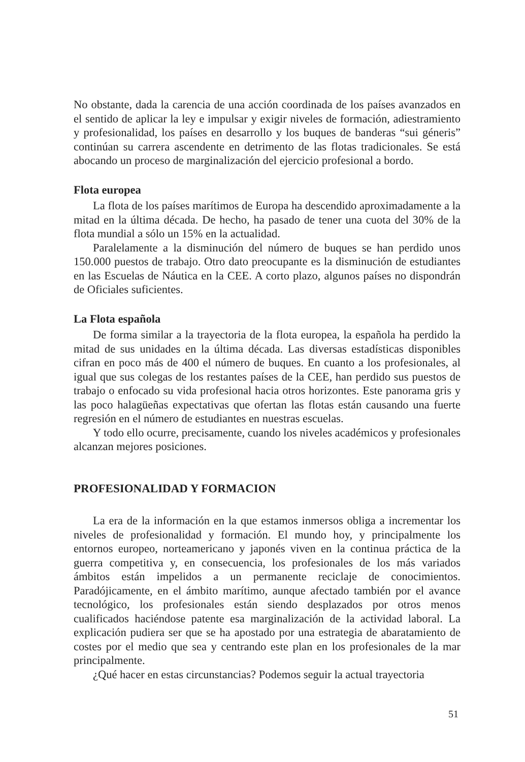No obstante, dada la carencia de una acción coordinada de los países avanzados en el sentido de aplicar la ley e impulsar y exigir niveles de formación, adiestramiento y profesionalidad, los países en desarrollo y los buques de banderas “sui géneris” continúan su carrera ascendente en detrimento de las flotas tradicionales. Se está abocando un proceso de marginalización del ejercicio profesional a bordo.
Flota europea
La flota de los países marítimos de Europa ha descendido aproximadamente a la mitad en la última década. De hecho, ha pasado de tener una cuota del 30% de la flota mundial a sólo un 15% en la actualidad.
Paralelamente a la disminución del número de buques se han perdido unos 150.000 puestos de trabajo. Otro dato preocupante es la disminución de estudiantes en las Escuelas de Náutica en la CEE. A corto plazo, algunos países no dispondrán de Oficiales suficientes.
La Flota española
De forma similar a la trayectoria de la flota europea, la española ha perdido la mitad de sus unidades en la última década. Las diversas estadísticas disponibles cifran en poco más de 400 el número de buques. En cuanto a los profesionales, al igual que sus colegas de los restantes países de la CEE, han perdido sus puestos de trabajo o enfocado su vida profesional hacia otros horizontes. Este panorama gris y las poco halagüeñas expectativas que ofertan las flotas están causando una fuerte regresión en el número de estudiantes en nuestras escuelas.
Y todo ello ocurre, precisamente, cuando los niveles académicos y profesionales alcanzan mejores posiciones.
PROFESIONALIDAD Y FORMACION
La era de la información en la que estamos inmersos obliga a incrementar los niveles de profesionalidad y formación. El mundo hoy, y principalmente los entornos europeo, norteamericano y japonés viven en la continua práctica de la guerra competitiva y, en consecuencia, los profesionales de los más variados ámbitos están impelidos a un permanente reciclaje de conocimientos. Paradójicamente, en el ámbito marítimo, aunque afectado también por el avance tecnológico, los profesionales están siendo desplazados por otros menos cualificados haciéndose patente esa marginalización de la actividad laboral. La explicación pudiera ser que se ha apostado por una estrategia de abaratamiento de costes por el medio que sea y centrando este plan en los profesionales de la mar principalmente.
¿Qué hacer en estas circunstancias? Podemos seguir la actual trayectoria
51